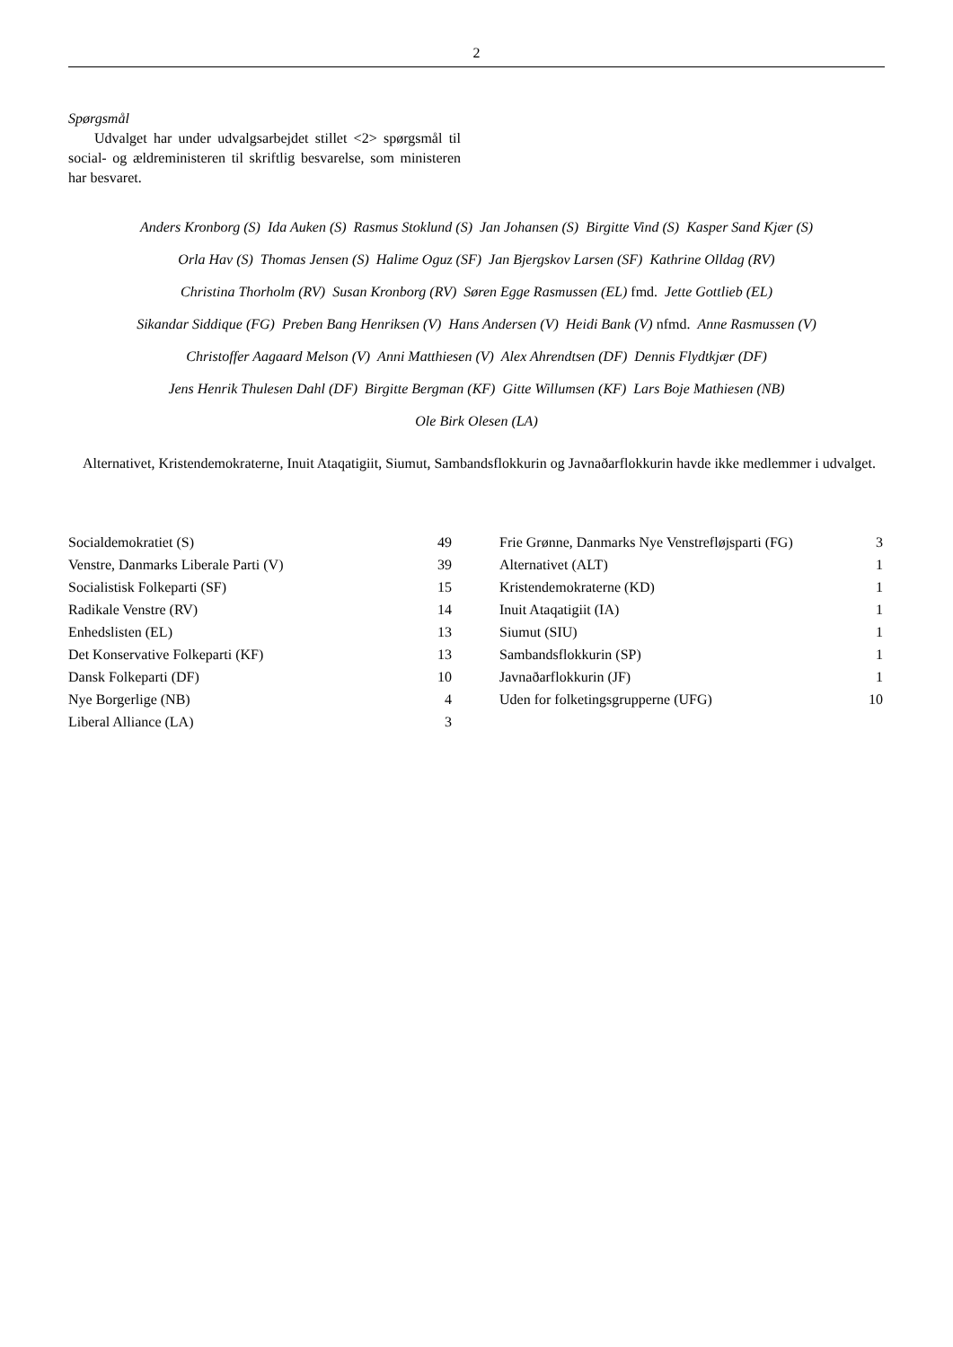2
Spørgsmål
Udvalget har under udvalgsarbejdet stillet <2> spørgsmål til social- og ældreministeren til skriftlig besvarelse, som ministeren har besvaret.
Anders Kronborg (S) Ida Auken (S) Rasmus Stoklund (S) Jan Johansen (S) Birgitte Vind (S) Kasper Sand Kjær (S)
Orla Hav (S) Thomas Jensen (S) Halime Oguz (SF) Jan Bjergskov Larsen (SF) Kathrine Olldag (RV)
Christina Thorholm (RV) Susan Kronborg (RV) Søren Egge Rasmussen (EL) fmd. Jette Gottlieb (EL)
Sikandar Siddique (FG) Preben Bang Henriksen (V) Hans Andersen (V) Heidi Bank (V) nfmd. Anne Rasmussen (V)
Christoffer Aagaard Melson (V) Anni Matthiesen (V) Alex Ahrendtsen (DF) Dennis Flydtkjær (DF)
Jens Henrik Thulesen Dahl (DF) Birgitte Bergman (KF) Gitte Willumsen (KF) Lars Boje Mathiesen (NB)
Ole Birk Olesen (LA)
Alternativet, Kristendemokraterne, Inuit Ataqatigiit, Siumut, Sambandsflokkurin og Javnaðarflokkurin havde ikke medlemmer i udvalget.
| Socialdemokratiet (S) | 49 |
| Venstre, Danmarks Liberale Parti (V) | 39 |
| Socialistisk Folkeparti (SF) | 15 |
| Radikale Venstre (RV) | 14 |
| Enhedslisten (EL) | 13 |
| Det Konservative Folkeparti (KF) | 13 |
| Dansk Folkeparti (DF) | 10 |
| Nye Borgerlige (NB) | 4 |
| Liberal Alliance (LA) | 3 |
| Frie Grønne, Danmarks Nye Venstrefløjsparti (FG) | 3 |
| Alternativet (ALT) | 1 |
| Kristendemokraterne (KD) | 1 |
| Inuit Ataqatigiit (IA) | 1 |
| Siumut (SIU) | 1 |
| Sambandsflokkurin (SP) | 1 |
| Javnaðarflokkurin (JF) | 1 |
| Uden for folketingsgrupperne (UFG) | 10 |